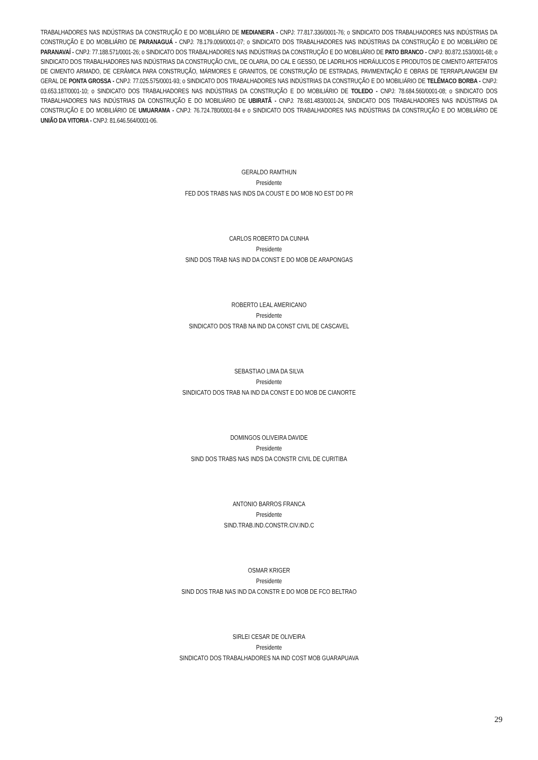TRABALHADORES NAS INDÚSTRIAS DA CONSTRUÇÃO E DO MOBILIÁRIO DE MEDIANEIRA - CNPJ: 77.817.336/0001-76; o SINDICATO DOS TRABALHADORES NAS INDÚSTRIAS DA CONSTRUÇÃO E DO MOBILIÁRIO DE PARANAGUÁ - CNPJ: 78.179.009/0001-07; o SINDICATO DOS TRABALHADORES NAS INDÚSTRIAS DA CONSTRUÇÃO E DO MOBILIÁRIO DE PARANAVAÍ - CNPJ: 77.188.571/0001-26; o SINDICATO DOS TRABALHADORES NAS INDÚSTRIAS DA CONSTRUÇÃO E DO MOBILIÁRIO DE PATO BRANCO - CNPJ: 80.872.153/0001-68; o SINDICATO DOS TRABALHADORES NAS INDÚSTRIAS DA CONSTRUÇÃO CIVIL, DE OLARIA, DO CAL E GESSO, DE LADRILHOS HIDRÁULICOS E PRODUTOS DE CIMENTO ARTEFATOS DE CIMENTO ARMADO, DE CERÂMICA PARA CONSTRUÇÃO, MÁRMORES E GRANITOS, DE CONSTRUÇÃO DE ESTRADAS, PAVIMENTAÇÃO E OBRAS DE TERRAPLANAGEM EM GERAL DE PONTA GROSSA - CNPJ: 77.025.575/0001-93; o SINDICATO DOS TRABALHADORES NAS INDÚSTRIAS DA CONSTRUÇÃO E DO MOBILIÁRIO DE TELÊMACO BORBA - CNPJ: 03.653.187/0001-10; o SINDICATO DOS TRABALHADORES NAS INDÚSTRIAS DA CONSTRUÇÃO E DO MOBILIÁRIO DE TOLEDO - CNPJ: 78.684.560/0001-08; o SINDICATO DOS TRABALHADORES NAS INDÚSTRIAS DA CONSTRUÇÃO E DO MOBILIÁRIO DE UBIRATÃ - CNPJ: 78.681.483/0001-24, SINDICATO DOS TRABALHADORES NAS INDÚSTRIAS DA CONSTRUÇÃO E DO MOBILIÁRIO DE UMUARAMA - CNPJ: 76.724.780/0001-84 e o SINDICATO DOS TRABALHADORES NAS INDÚSTRIAS DA CONSTRUÇÃO E DO MOBILIÁRIO DE UNIÃO DA VITORIA - CNPJ: 81.646.564/0001-06.
GERALDO RAMTHUN
Presidente
FED DOS TRABS NAS INDS DA COUST E DO MOB NO EST DO PR
CARLOS ROBERTO DA CUNHA
Presidente
SIND DOS TRAB NAS IND DA CONST E DO MOB DE ARAPONGAS
ROBERTO LEAL AMERICANO
Presidente
SINDICATO DOS TRAB NA IND DA CONST CIVIL DE CASCAVEL
SEBASTIAO LIMA DA SILVA
Presidente
SINDICATO DOS TRAB NA IND DA CONST E DO MOB DE CIANORTE
DOMINGOS OLIVEIRA DAVIDE
Presidente
SIND DOS TRABS NAS INDS DA CONSTR CIVIL DE CURITIBA
ANTONIO BARROS FRANCA
Presidente
SIND.TRAB.IND.CONSTR.CIV.IND.C
OSMAR KRIGER
Presidente
SIND DOS TRAB NAS IND DA CONSTR E DO MOB DE FCO BELTRAO
SIRLEI CESAR DE OLIVEIRA
Presidente
SINDICATO DOS TRABALHADORES NA IND COST MOB GUARAPUAVA
29